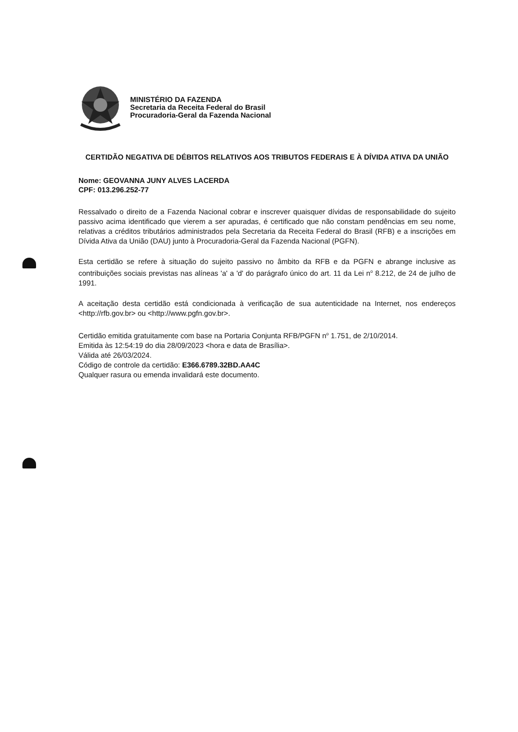MINISTÉRIO DA FAZENDA
Secretaria da Receita Federal do Brasil
Procuradoria-Geral da Fazenda Nacional
CERTIDÃO NEGATIVA DE DÉBITOS RELATIVOS AOS TRIBUTOS FEDERAIS E À DÍVIDA ATIVA DA UNIÃO
Nome: GEOVANNA JUNY ALVES LACERDA
CPF: 013.296.252-77
Ressalvado o direito de a Fazenda Nacional cobrar e inscrever quaisquer dívidas de responsabilidade do sujeito passivo acima identificado que vierem a ser apuradas, é certificado que não constam pendências em seu nome, relativas a créditos tributários administrados pela Secretaria da Receita Federal do Brasil (RFB) e a inscrições em Dívida Ativa da União (DAU) junto à Procuradoria-Geral da Fazenda Nacional (PGFN).
Esta certidão se refere à situação do sujeito passivo no âmbito da RFB e da PGFN e abrange inclusive as contribuições sociais previstas nas alíneas 'a' a 'd' do parágrafo único do art. 11 da Lei n<sup>o</sup> 8.212, de 24 de julho de 1991.
A aceitação desta certidão está condicionada à verificação de sua autenticidade na Internet, nos endereços <http://rfb.gov.br> ou <http://www.pgfn.gov.br>.
Certidão emitida gratuitamente com base na Portaria Conjunta RFB/PGFN n<sup>o</sup> 1.751, de 2/10/2014.
Emitida às 12:54:19 do dia 28/09/2023 <hora e data de Brasília>.
Válida até 26/03/2024.
Código de controle da certidão: E366.6789.32BD.AA4C
Qualquer rasura ou emenda invalidará este documento.